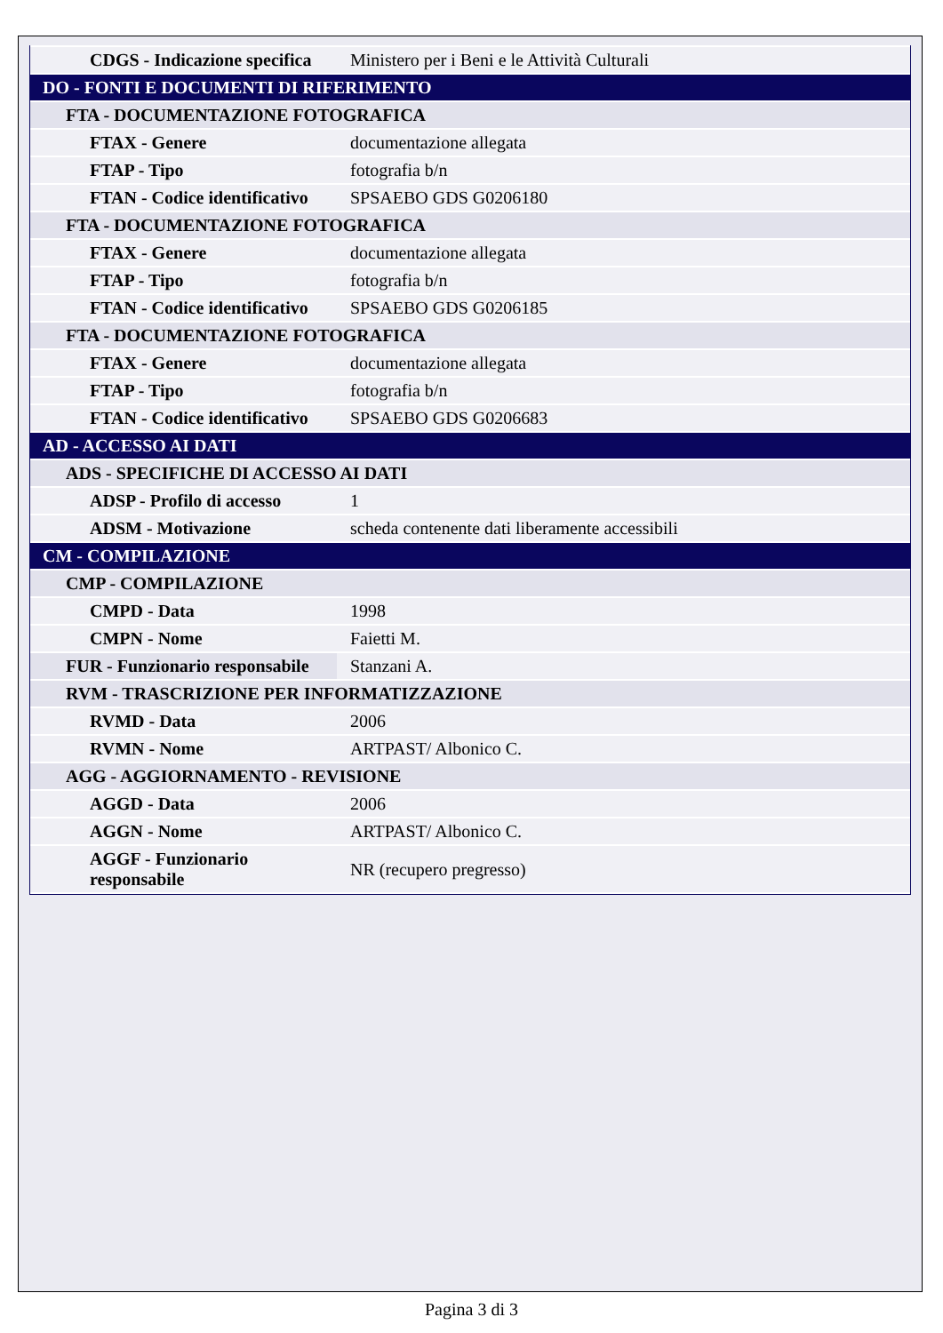| CDGS - Indicazione specifica | Ministero per i Beni e le Attività Culturali |
| DO - FONTI E DOCUMENTI DI RIFERIMENTO | |
| FTA - DOCUMENTAZIONE FOTOGRAFICA | |
| FTAX - Genere | documentazione allegata |
| FTAP - Tipo | fotografia b/n |
| FTAN - Codice identificativo | SPSAEBO GDS G0206180 |
| FTA - DOCUMENTAZIONE FOTOGRAFICA | |
| FTAX - Genere | documentazione allegata |
| FTAP - Tipo | fotografia b/n |
| FTAN - Codice identificativo | SPSAEBO GDS G0206185 |
| FTA - DOCUMENTAZIONE FOTOGRAFICA | |
| FTAX - Genere | documentazione allegata |
| FTAP - Tipo | fotografia b/n |
| FTAN - Codice identificativo | SPSAEBO GDS G0206683 |
| AD - ACCESSO AI DATI | |
| ADS - SPECIFICHE DI ACCESSO AI DATI | |
| ADSP - Profilo di accesso | 1 |
| ADSM - Motivazione | scheda contenente dati liberamente accessibili |
| CM - COMPILAZIONE | |
| CMP - COMPILAZIONE | |
| CMPD - Data | 1998 |
| CMPN - Nome | Faietti M. |
| FUR - Funzionario responsabile | Stanzani A. |
| RVM - TRASCRIZIONE PER INFORMATIZZAZIONE | |
| RVMD - Data | 2006 |
| RVMN - Nome | ARTPAST/ Albonico C. |
| AGG - AGGIORNAMENTO - REVISIONE | |
| AGGD - Data | 2006 |
| AGGN - Nome | ARTPAST/ Albonico C. |
| AGGF - Funzionario responsabile | NR (recupero pregresso) |
Pagina 3 di 3